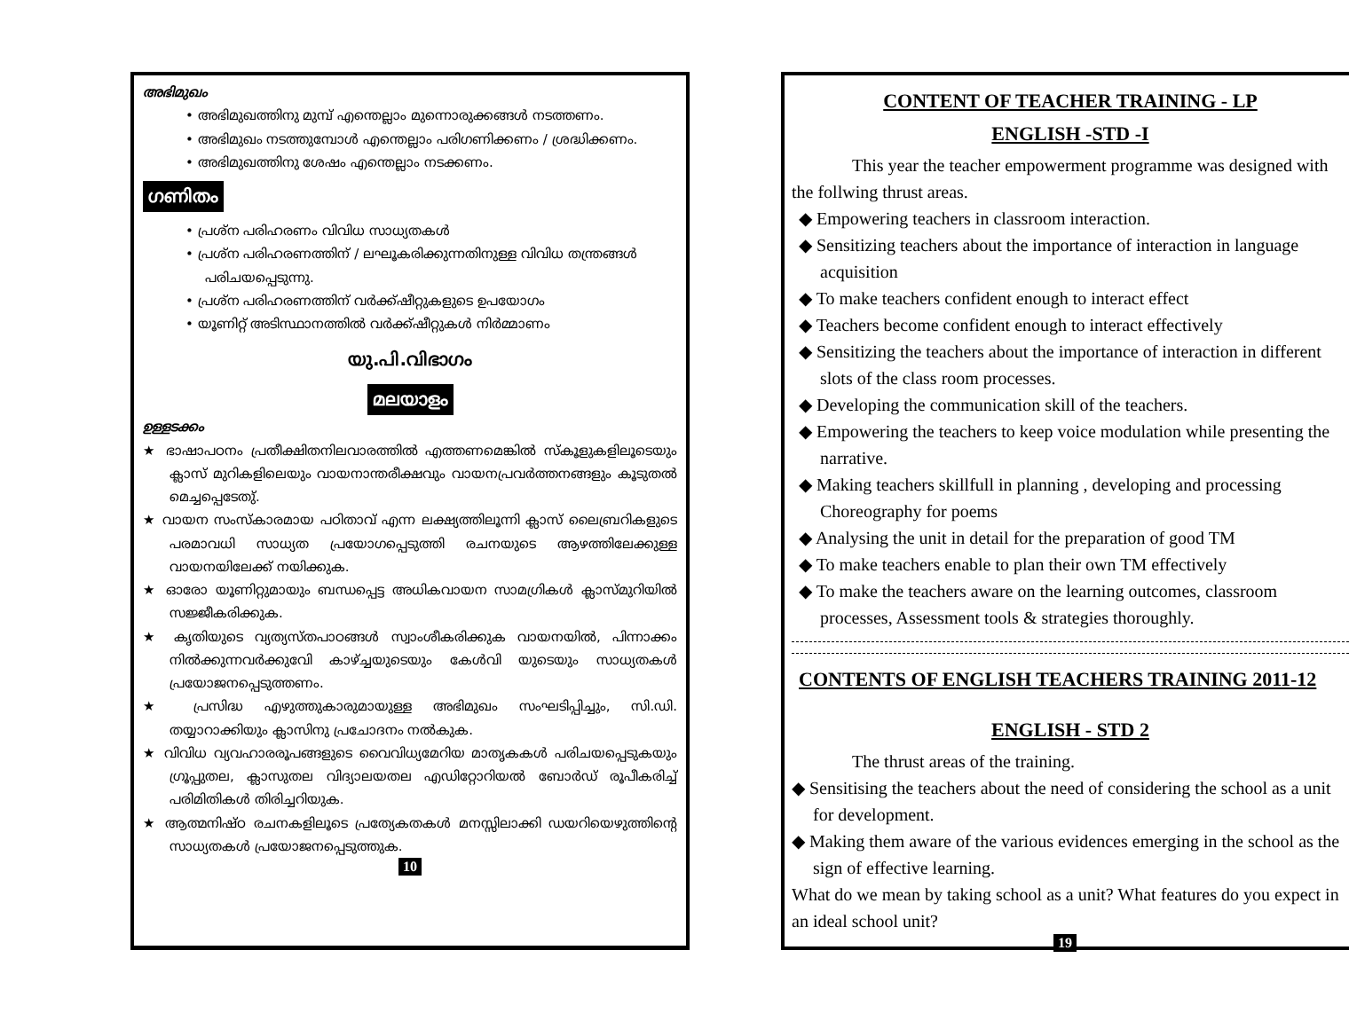അഭിമുഖം
• അഭിമുഖത്തിനു മുമ്പ് എന്തെല്ലാം മുന്നൊരുക്കങ്ങൾ നടത്തണം.
• അഭിമുഖം നടത്തുമ്പോൾ എന്തെല്ലാം പരിഗണിക്കണം / ശ്രദ്ധിക്കണം.
• അഭിമുഖത്തിനു ശേഷം എന്തെല്ലാം നടക്കണം.
ഗണിതം
• പ്രശ്ന പരിഹരണം വിവിധ സാധ്യതകൾ
• പ്രശ്ന പരിഹരണത്തിന് / ലഘൂകരിക്കുന്നതിനുള്ള വിവിധ തന്ത്രങ്ങൾ പരിചയപ്പെടുന്നു.
• പ്രശ്ന പരിഹരണത്തിന് വർക്ക്ഷീറ്റുകളുടെ ഉപയോഗം
• യൂണിറ്റ് അടിസ്ഥാനത്തിൽ വർക്ക്ഷീറ്റുകൾ നിർമ്മാണം
യു.പി.വിഭാഗം
മലയാളം
ഉള്ളടക്കം
★ ഭാഷാപഠനം പ്രതീക്ഷിതനിലവാരത്തിൽ എത്തണമെങ്കിൽ സ്കൂളുകളിലൂടെയും ക്ലാസ് മുറികളിലെയും വായനാന്തരീക്ഷവും വായനപ്രവർത്തനങ്ങളും കൂടുതൽ മെച്ചപ്പെടേതു്.
★ വായന സംസ്കാരമായ പഠിതാവ് എന്ന ലക്ഷ്യത്തിലൂന്നി ക്ലാസ് ലൈബ്രറികളുടെ പരമാവധി സാധ്യത പ്രയോഗപ്പെടുത്തി രചനയുടെ ആഴത്തിലേക്കുള്ള വായനയിലേക്ക് നയിക്കുക.
★ ഓരോ യൂണിറ്റുമായും ബന്ധപ്പെട്ട അധികവായന സാമഗ്രികൾ ക്ലാസ്മുറിയിൽ സജ്ജീകരിക്കുക.
★ കൃതിയുടെ വ്യത്യസ്തപാഠങ്ങൾ സ്വാംശീകരിക്കുക വായനയിൽ, പിന്നാക്കം നിൽക്കുന്നവർക്കുവേി കാഴ്ച്ചയുടെയും കേൾവി യുടെയും സാധ്യതകൾ പ്രയോജനപ്പെടുത്തണം.
★ പ്രസിദ്ധ എഴുത്തുകാരുമായുള്ള അഭിമുഖം സംഘടിപ്പിച്ചും, സി.ഡി. തയ്യാറാക്കിയും ക്ലാസിനു പ്രചോദനം നൽകുക.
★ വിവിധ വ്യവഹാരരൂപങ്ങളുടെ വൈവിധ്യമേറിയ മാതൃകകൾ പരിചയപ്പെടുകയും ഗ്രൂപ്പുതല, ക്ലാസുതല വിദ്യാലയതല എഡിറ്റോറിയൽ ബോർഡ് രൂപീകരിച്ച് പരിമിതികൾ തിരിച്ചറിയുക.
★ ആത്മനിഷ്ഠ രചനകളിലൂടെ പ്രത്യേകതകൾ മനസ്സിലാക്കി ഡയറിയെഴുത്തിന്റെ സാധ്യതകൾ പ്രയോജനപ്പെടുത്തുക.
10
CONTENT OF TEACHER TRAINING - LP
ENGLISH -STD -I
This year the teacher empowerment programme was designed with the follwing thrust areas.
◆ Empowering teachers in classroom interaction.
◆ Sensitizing teachers about the importance of interaction in language acquisition
◆ To make teachers confident enough to interact effect
◆ Teachers become confident enough to interact effectively
◆ Sensitizing the teachers about the importance of interaction in different slots of the class room processes.
◆ Developing the communication skill of the teachers.
◆ Empowering the teachers to keep voice modulation while presenting the narrative.
◆ Making teachers skillfull in planning , developing and processing Choreography for poems
◆ Analysing the unit in detail for the preparation of good TM
◆ To make teachers enable to plan their own TM effectively
◆ To make the teachers aware on the learning outcomes, classroom processes, Assessment tools & strategies thoroughly.
CONTENTS OF ENGLISH TEACHERS TRAINING 2011-12
ENGLISH - STD 2
The thrust areas of the training.
◆ Sensitising the teachers about the need of considering the school as a unit for development.
◆ Making them aware of the various evidences emerging in the school as the sign of effective learning.
What do we mean by taking school as a unit? What features do you expect in an ideal school unit?
19